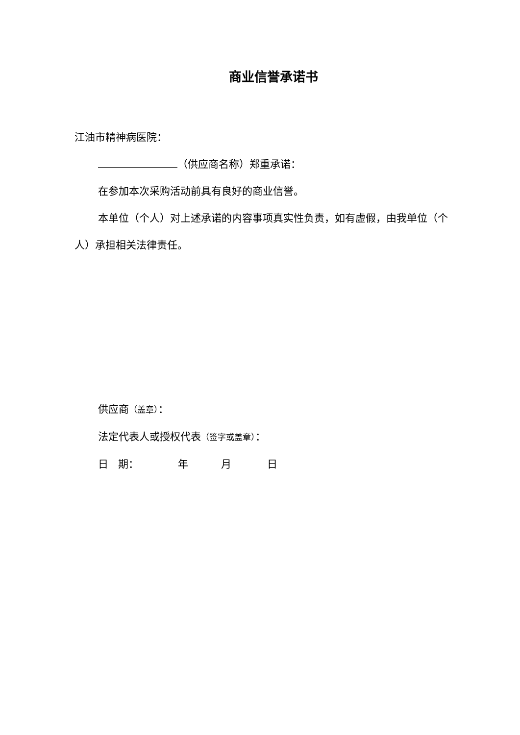商业信誉承诺书
江油市精神病医院：
（供应商名称）郑重承诺：
在参加本次采购活动前具有良好的商业信誉。
本单位（个人）对上述承诺的内容事项真实性负责，如有虚假，由我单位（个人）承担相关法律责任。
供应商（盖章）：
法定代表人或授权代表（签字或盖章）：
日 期： 年 月 日